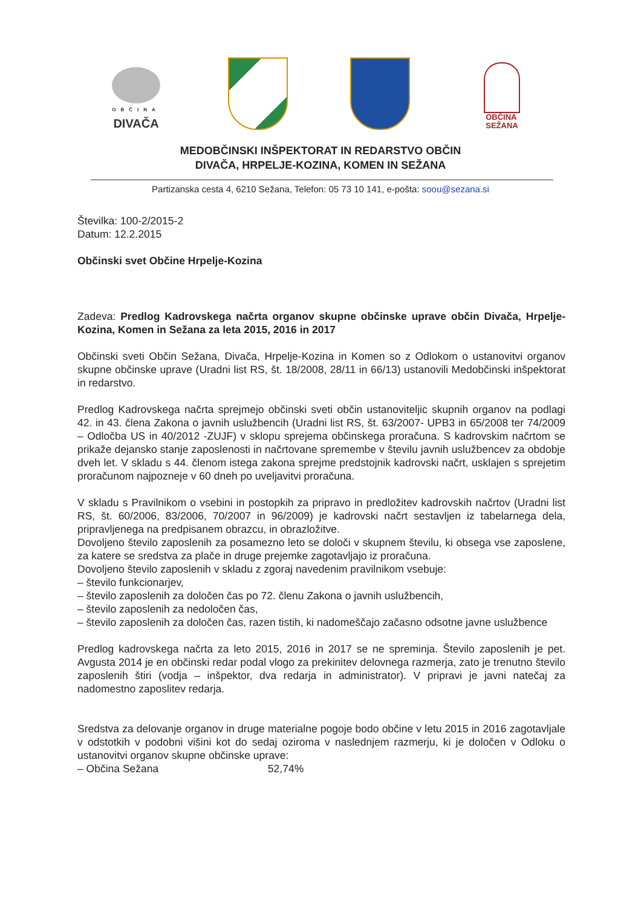OBČINA
DIVAČA
OBČINA
SEŽANA
MEDOBČINSKI INŠPEKTORAT IN REDARSTVO OBČIN
DIVAČA, HRPELJE-KOZINA, KOMEN IN SEŽANA
Partizanska cesta 4, 6210 Sežana, Telefon: 05 73 10 141, e-pošta: soou@sezana.si
Številka: 100-2/2015-2
Datum: 12.2.2015
Občinski svet Občine Hrpelje-Kozina
Zadeva: Predlog Kadrovskega načrta organov skupne občinske uprave občin Divača, Hrpelje- Kozina, Komen in Sežana za leta 2015, 2016 in 2017
Občinski sveti Občin Sežana, Divača, Hrpelje-Kozina in Komen so z Odlokom o ustanovitvi organov skupne občinske uprave (Uradni list RS, št. 18/2008, 28/11 in 66/13) ustanovili Medobčinski inšpektorat in redarstvo.
Predlog Kadrovskega načrta sprejmejo občinski sveti občin ustanoviteljic skupnih organov na podlagi 42. in 43. člena Zakona o javnih uslužbencih (Uradni list RS, št. 63/2007- UPB3 in 65/2008 ter 74/2009 – Odločba US in 40/2012 -ZUJF) v sklopu sprejema občinskega proračuna. S kadrovskim načrtom se prikaže dejansko stanje zaposlenosti in načrtovane spremembe v številu javnih uslužbencev za obdobje dveh let. V skladu s 44. členom istega zakona sprejme predstojnik kadrovski načrt, usklajen s sprejetim proračunom najpozneje v 60 dneh po uveljavitvi proračuna.
V skladu s Pravilnikom o vsebini in postopkih za pripravo in predložitev kadrovskih načrtov (Uradni list RS, št. 60/2006, 83/2006, 70/2007 in 96/2009) je kadrovski načrt sestavljen iz tabelarnega dela, pripravljenega na predpisanem obrazcu, in obrazložitve.
Dovoljeno število zaposlenih za posamezno leto se določi v skupnem številu, ki obsega vse zaposlene, za katere se sredstva za plače in druge prejemke zagotavljajo iz proračuna.
Dovoljeno število zaposlenih v skladu z zgoraj navedenim pravilnikom vsebuje:
– število funkcionarjev,
– število zaposlenih za določen čas po 72. členu Zakona o javnih uslužbencih,
– število zaposlenih za nedoločen čas,
– število zaposlenih za določen čas, razen tistih, ki nadomeščajo začasno odsotne javne uslužbence
Predlog kadrovskega načrta za leto 2015, 2016 in 2017 se ne spreminja. Število zaposlenih je pet. Avgusta 2014 je en občinski redar podal vlogo za prekinitev delovnega razmerja, zato je trenutno število zaposlenih štiri (vodja – inšpektor, dva redarja in administrator). V pripravi je javni natečaj za nadomestno zaposlitev redarja.
Sredstva za delovanje organov in druge materialne pogoje bodo občine v letu 2015 in 2016 zagotavljale v odstotkih v podobni višini kot do sedaj oziroma v naslednjem razmerju, ki je določen v Odloku o ustanovitvi organov skupne občinske uprave:
– Občina Sežana 52,74%